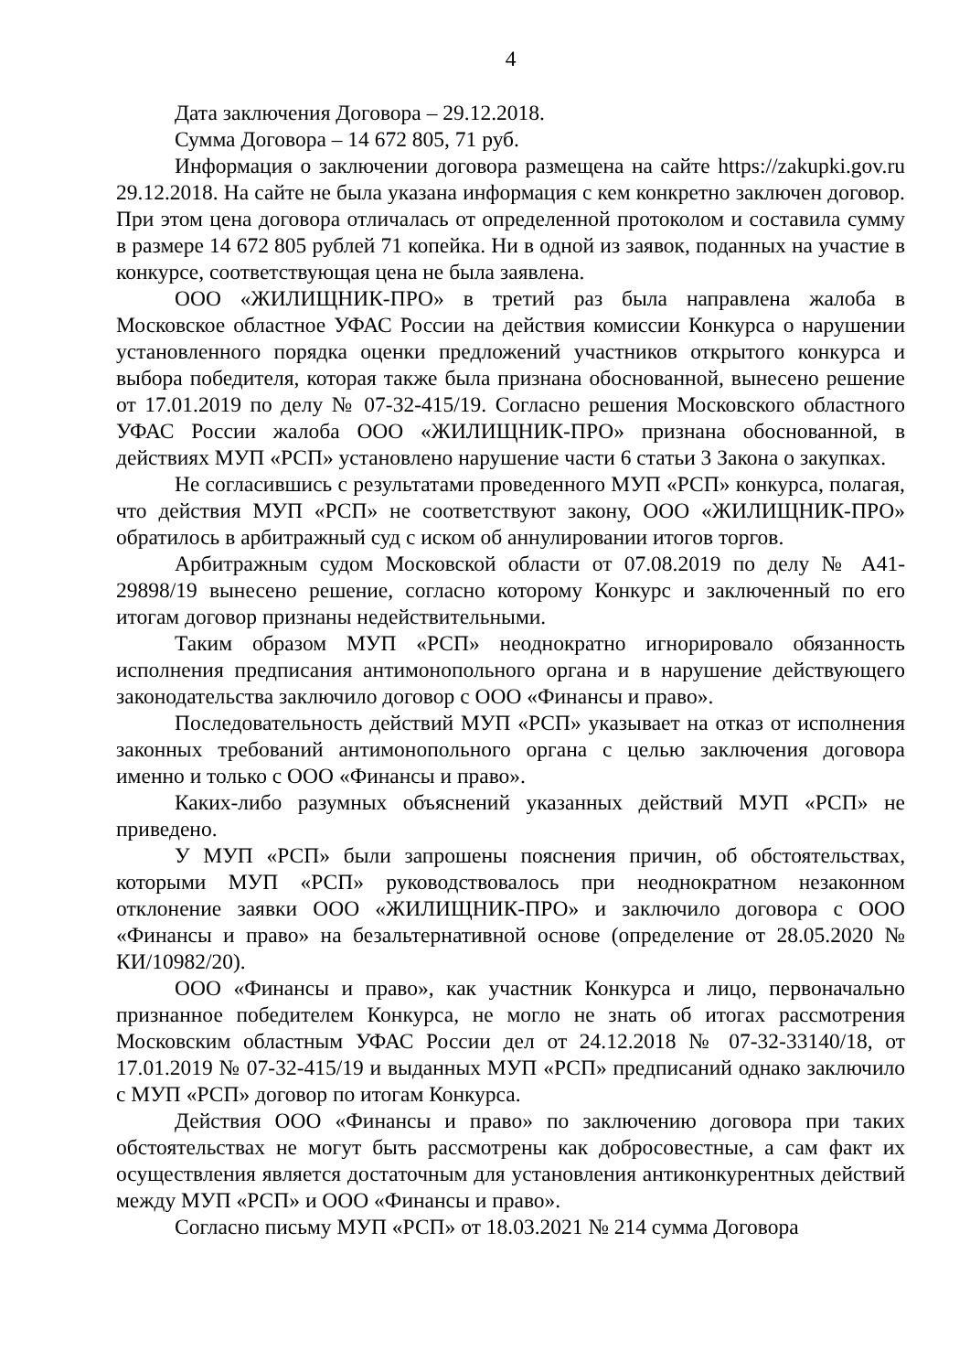4
Дата заключения Договора – 29.12.2018.
Сумма Договора – 14 672 805, 71 руб.
Информация о заключении договора размещена на сайте https://zakupki.gov.ru 29.12.2018. На сайте не была указана информация с кем конкретно заключен договор. При этом цена договора отличалась от определенной протоколом и составила сумму в размере 14 672 805 рублей 71 копейка. Ни в одной из заявок, поданных на участие в конкурсе, соответствующая цена не была заявлена.
ООО «ЖИЛИЩНИК-ПРО» в третий раз была направлена жалоба в Московское областное УФАС России на действия комиссии Конкурса о нарушении установленного порядка оценки предложений участников открытого конкурса и выбора победителя, которая также была признана обоснованной, вынесено решение от 17.01.2019 по делу № 07-32-415/19. Согласно решения Московского областного УФАС России жалоба ООО «ЖИЛИЩНИК-ПРО» признана обоснованной, в действиях МУП «РСП» установлено нарушение части 6 статьи 3 Закона о закупках.
Не согласившись с результатами проведенного МУП «РСП» конкурса, полагая, что действия МУП «РСП» не соответствуют закону, ООО «ЖИЛИЩНИК-ПРО» обратилось в арбитражный суд с иском об аннулировании итогов торгов.
Арбитражным судом Московской области от 07.08.2019 по делу № А41-29898/19 вынесено решение, согласно которому Конкурс и заключенный по его итогам договор признаны недействительными.
Таким образом МУП «РСП» неоднократно игнорировало обязанность исполнения предписания антимонопольного органа и в нарушение действующего законодательства заключило договор с ООО «Финансы и право».
Последовательность действий МУП «РСП» указывает на отказ от исполнения законных требований антимонопольного органа с целью заключения договора именно и только с ООО «Финансы и право».
Каких-либо разумных объяснений указанных действий МУП «РСП» не приведено.
У МУП «РСП» были запрошены пояснения причин, об обстоятельствах, которыми МУП «РСП» руководствовалось при неоднократном незаконном отклонение заявки ООО «ЖИЛИЩНИК-ПРО» и заключило договора с ООО «Финансы и право» на безальтернативной основе (определение от 28.05.2020 № КИ/10982/20).
ООО «Финансы и право», как участник Конкурса и лицо, первоначально признанное победителем Конкурса, не могло не знать об итогах рассмотрения Московским областным УФАС России дел от 24.12.2018 № 07-32-33140/18, от 17.01.2019 № 07-32-415/19 и выданных МУП «РСП» предписаний однако заключило с МУП «РСП» договор по итогам Конкурса.
Действия ООО «Финансы и право» по заключению договора при таких обстоятельствах не могут быть рассмотрены как добросовестные, а сам факт их осуществления является достаточным для установления антиконкурентных действий между МУП «РСП» и ООО «Финансы и право».
Согласно письму МУП «РСП» от 18.03.2021 № 214 сумма Договора